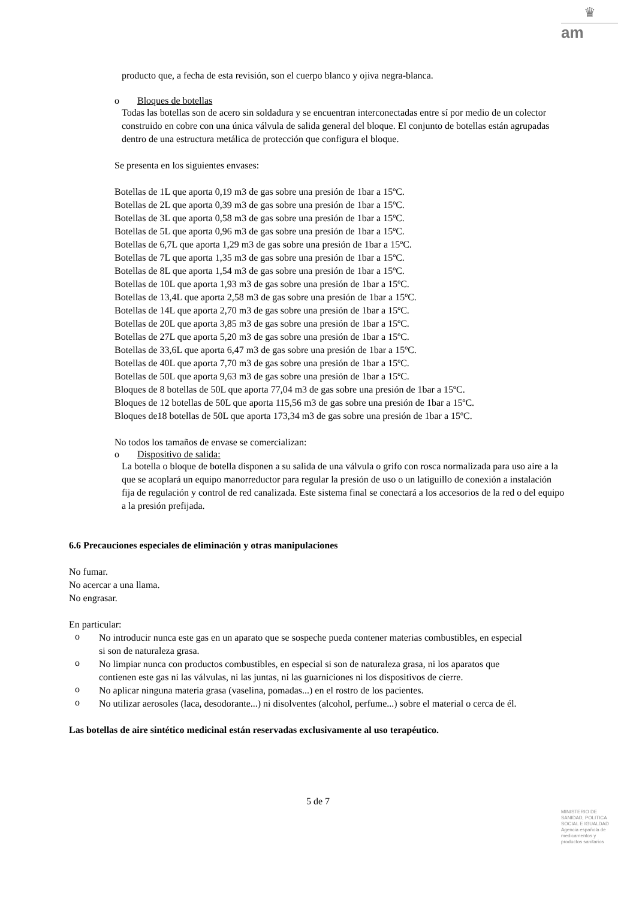♛
am
producto que, a fecha de esta revisión, son el cuerpo blanco y ojiva negra-blanca.
o Bloques de botellas
Todas las botellas son de acero sin soldadura y se encuentran interconectadas entre sí por medio de un colector construido en cobre con una única válvula de salida general del bloque. El conjunto de botellas están agrupadas dentro de una estructura metálica de protección que configura el bloque.
Se presenta en los siguientes envases:
Botellas de 1L que aporta 0,19 m3 de gas sobre una presión de 1bar a 15ºC.
Botellas de 2L que aporta 0,39 m3 de gas sobre una presión de 1bar a 15ºC.
Botellas de 3L que aporta 0,58 m3 de gas sobre una presión de 1bar a 15ºC.
Botellas de 5L que aporta 0,96 m3 de gas sobre una presión de 1bar a 15ºC.
Botellas de 6,7L que aporta 1,29 m3 de gas sobre una presión de 1bar a 15ºC.
Botellas de 7L que aporta 1,35 m3 de gas sobre una presión de 1bar a 15ºC.
Botellas de 8L que aporta 1,54 m3 de gas sobre una presión de 1bar a 15ºC.
Botellas de 10L que aporta 1,93 m3 de gas sobre una presión de 1bar a 15ºC.
Botellas de 13,4L que aporta 2,58 m3 de gas sobre una presión de 1bar a 15ºC.
Botellas de 14L que aporta 2,70 m3 de gas sobre una presión de 1bar a 15ºC.
Botellas de 20L que aporta 3,85 m3 de gas sobre una presión de 1bar a 15ºC.
Botellas de 27L que aporta 5,20 m3 de gas sobre una presión de 1bar a 15ºC.
Botellas de 33,6L que aporta 6,47 m3 de gas sobre una presión de 1bar a 15ºC.
Botellas de 40L que aporta 7,70 m3 de gas sobre una presión de 1bar a 15ºC.
Botellas de 50L que aporta 9,63 m3 de gas sobre una presión de 1bar a 15ºC.
Bloques de 8 botellas de 50L que aporta 77,04 m3 de gas sobre una presión de 1bar a 15ºC.
Bloques de 12 botellas de 50L que aporta 115,56 m3 de gas sobre una presión de 1bar a 15ºC.
Bloques de18 botellas de 50L que aporta 173,34 m3 de gas sobre una presión de 1bar a 15ºC.
No todos los tamaños de envase se comercializan:
o Dispositivo de salida:
La botella o bloque de botella disponen a su salida de una válvula o grifo con rosca normalizada para uso aire a la que se acoplará un equipo manorreductor para regular la presión de uso o un latiguillo de conexión a instalación fija de regulación y control de red canalizada. Este sistema final se conectará a los accesorios de la red o del equipo a la presión prefijada.
6.6 Precauciones especiales de eliminación y otras manipulaciones
No fumar.
No acercar a una llama.
No engrasar.
En particular:
o
No introducir nunca este gas en un aparato que se sospeche pueda contener materias combustibles, en especial si son de naturaleza grasa.
o
No limpiar nunca con productos combustibles, en especial si son de naturaleza grasa, ni los aparatos que contienen este gas ni las válvulas, ni las juntas, ni las guarniciones ni los dispositivos de cierre.
o
No aplicar ninguna materia grasa (vaselina, pomadas...) en el rostro de los pacientes.
o
No utilizar aerosoles (laca, desodorante...) ni disolventes (alcohol, perfume...) sobre el material o cerca de él.
Las botellas de aire sintético medicinal están reservadas exclusivamente al uso terapéutico.
5 de 7
MINISTERIO DE
SANIDAD, POLITICA
SOCIAL E IGUALDAD
Agencia española de
medicamentos y
productos sanitarios